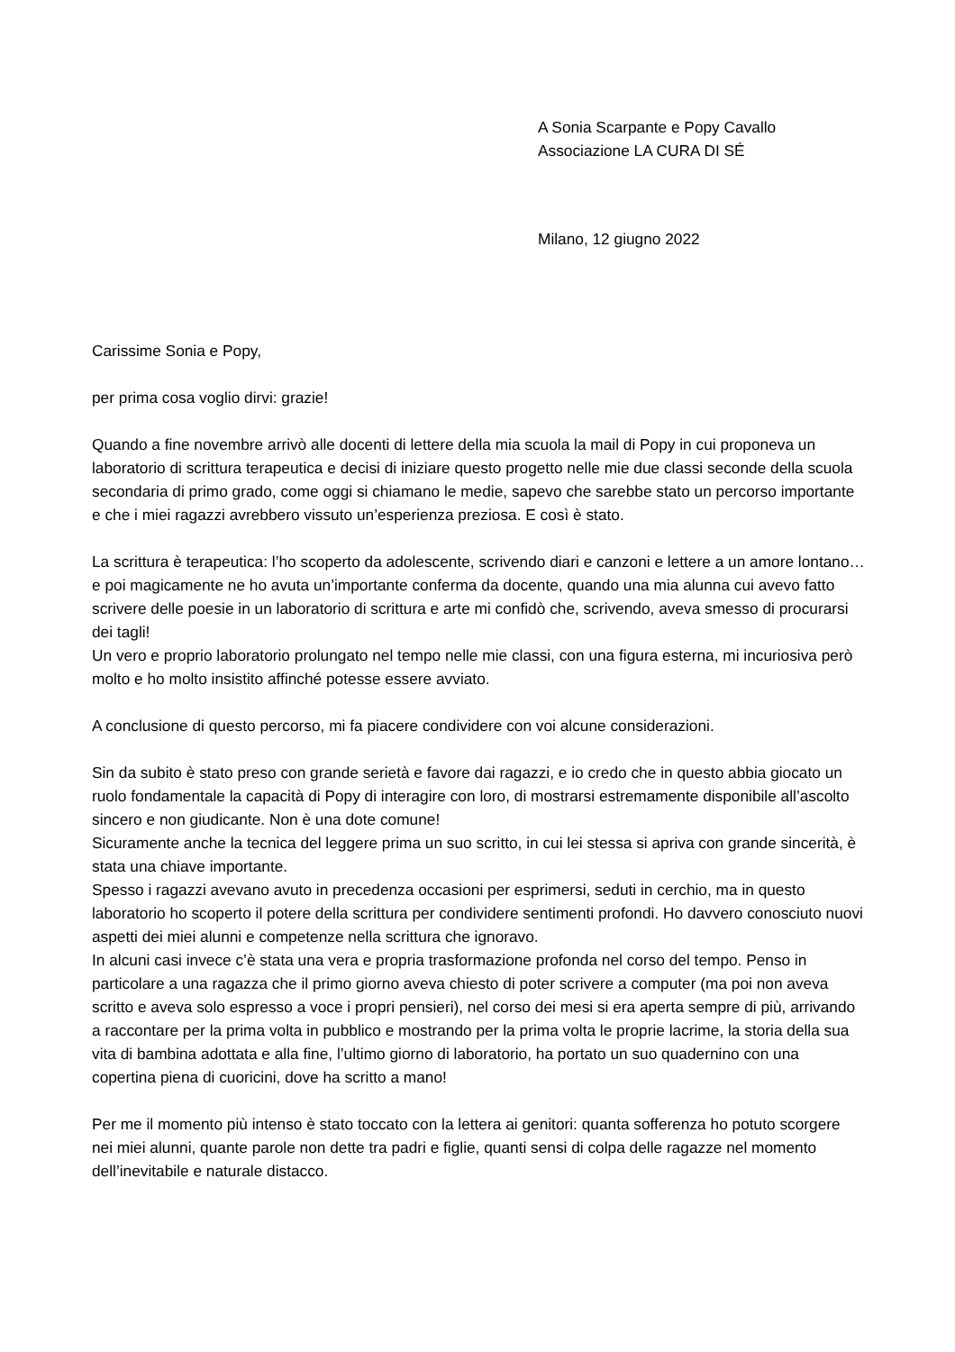A Sonia Scarpante e Popy Cavallo
Associazione LA CURA DI SÉ
Milano, 12 giugno 2022
Carissime Sonia e Popy,
per prima cosa voglio dirvi: grazie!
Quando a fine novembre arrivò alle docenti di lettere della mia scuola la mail di Popy in cui proponeva un laboratorio di scrittura terapeutica e decisi di iniziare questo progetto nelle mie due classi seconde della scuola secondaria di primo grado, come oggi si chiamano le medie, sapevo che sarebbe stato un percorso importante e che i miei ragazzi avrebbero vissuto un’esperienza preziosa. E così è stato.
La scrittura è terapeutica: l’ho scoperto da adolescente, scrivendo diari e canzoni e lettere a un amore lontano… e poi magicamente ne ho avuta un’importante conferma da docente, quando una mia alunna cui avevo fatto scrivere delle poesie in un laboratorio di scrittura e arte mi confidò che, scrivendo, aveva smesso di procurarsi dei tagli!
Un vero e proprio laboratorio prolungato nel tempo nelle mie classi, con una figura esterna, mi incuriosiva però molto e ho molto insistito affinché potesse essere avviato.
A conclusione di questo percorso, mi fa piacere condividere con voi alcune considerazioni.
Sin da subito è stato preso con grande serietà e favore dai ragazzi, e io credo che in questo abbia giocato un ruolo fondamentale la capacità di Popy di interagire con loro, di mostrarsi estremamente disponibile all’ascolto sincero e non giudicante. Non è una dote comune!
Sicuramente anche la tecnica del leggere prima un suo scritto, in cui lei stessa si apriva con grande sincerità, è stata una chiave importante.
Spesso i ragazzi avevano avuto in precedenza occasioni per esprimersi, seduti in cerchio, ma in questo laboratorio ho scoperto il potere della scrittura per condividere sentimenti profondi. Ho davvero conosciuto nuovi aspetti dei miei alunni e competenze nella scrittura che ignoravo.
In alcuni casi invece c’è stata una vera e propria trasformazione profonda nel corso del tempo. Penso in particolare a una ragazza che il primo giorno aveva chiesto di poter scrivere a computer (ma poi non aveva scritto e aveva solo espresso a voce i propri pensieri), nel corso dei mesi si era aperta sempre di più, arrivando a raccontare per la prima volta in pubblico e mostrando per la prima volta le proprie lacrime, la storia della sua vita di bambina adottata e alla fine, l’ultimo giorno di laboratorio, ha portato un suo quadernino con una copertina piena di cuoricini, dove ha scritto a mano!
Per me il momento più intenso è stato toccato con la lettera ai genitori: quanta sofferenza ho potuto scorgere nei miei alunni, quante parole non dette tra padri e figlie, quanti sensi di colpa delle ragazze nel momento dell’inevitabile e naturale distacco.